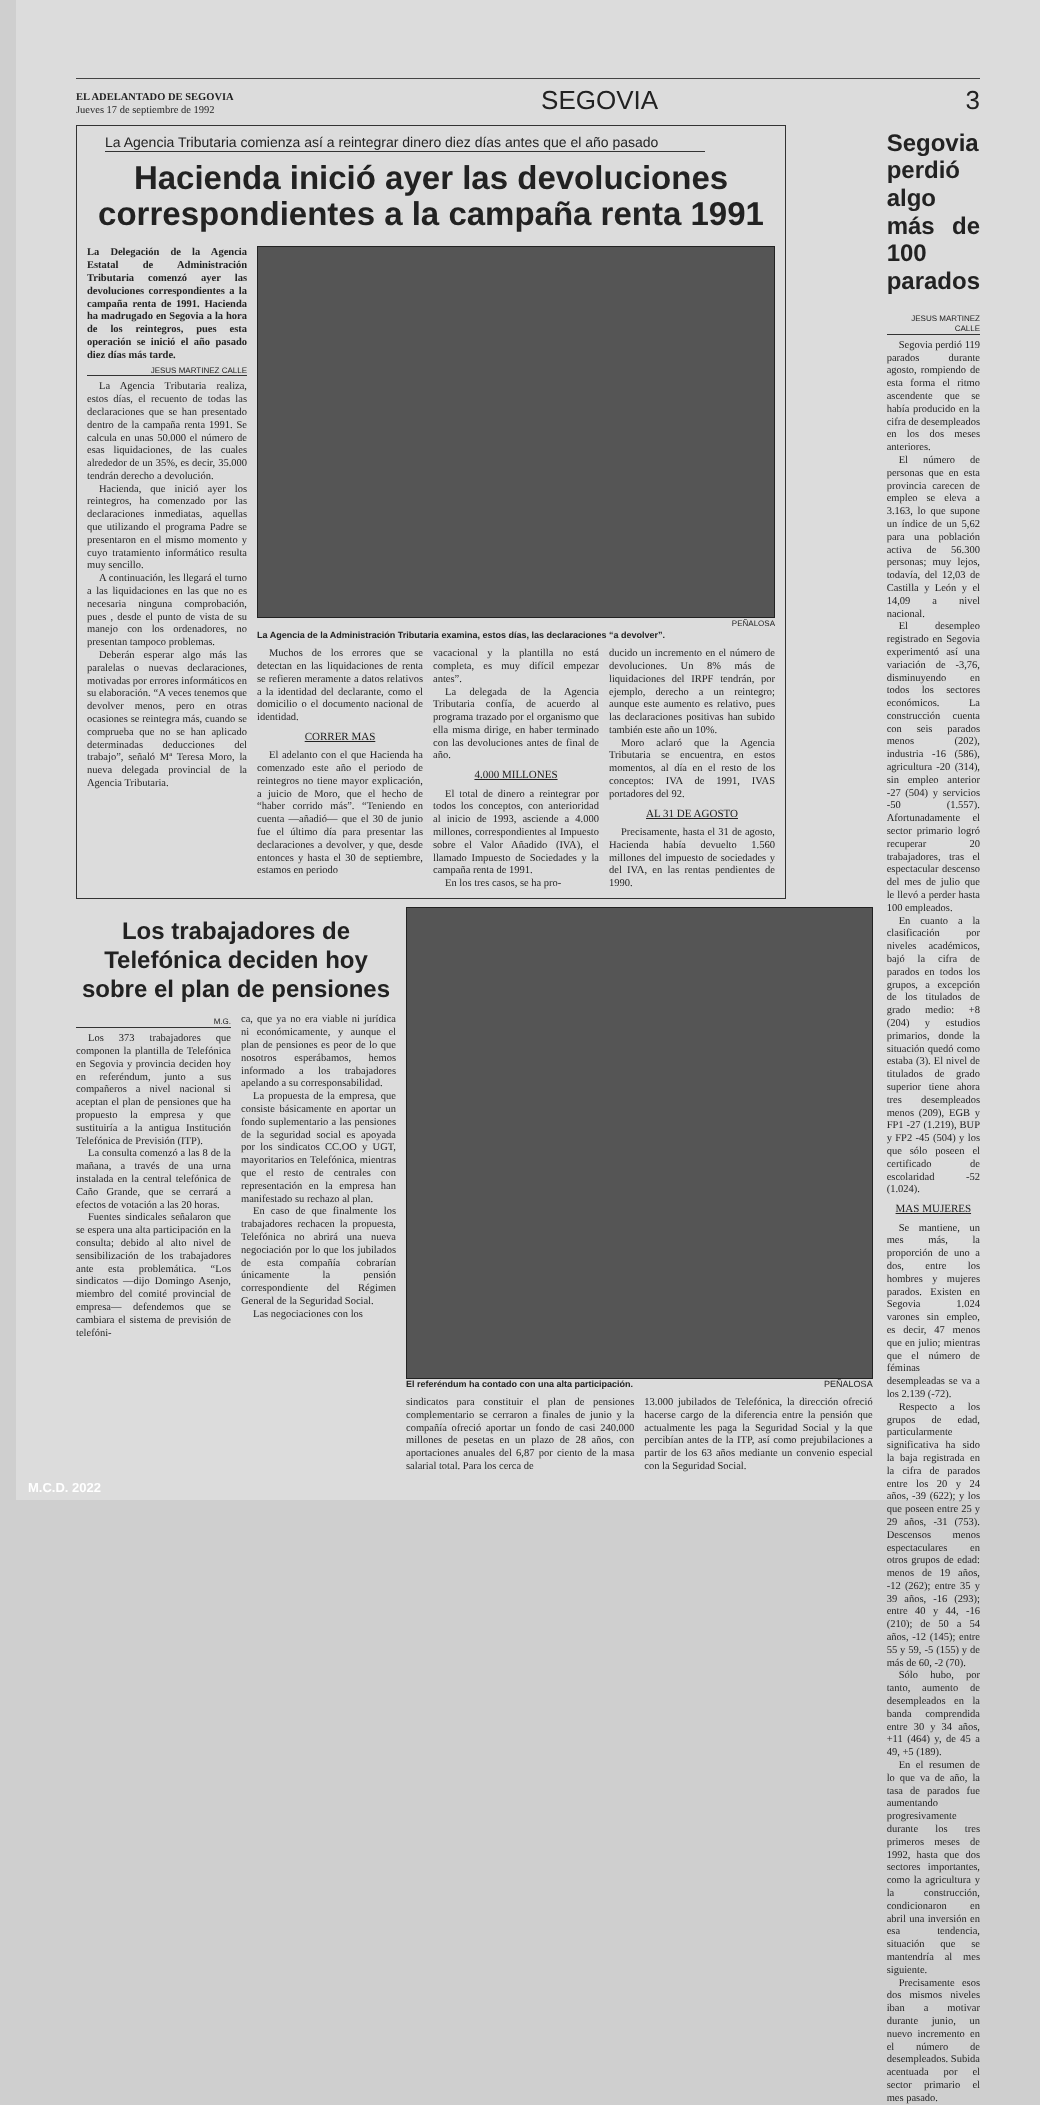EL ADELANTADO DE SEGOVIA
Jueves 17 de septiembre de 1992
SEGOVIA
3
La Agencia Tributaria comienza así a reintegrar dinero diez días antes que el año pasado
Hacienda inició ayer las devoluciones correspondientes a la campaña renta 1991
La Delegación de la Agencia Estatal de Administración Tributaria comenzó ayer las devoluciones correspondientes a la campaña renta de 1991. Hacienda ha madrugado en Segovia a la hora de los reintegros, pues esta operación se inició el año pasado diez días más tarde.
JESUS MARTINEZ CALLE
La Agencia Tributaria realiza, estos días, el recuento de todas las declaraciones que se han presentado dentro de la campaña renta 1991. Se calcula en unas 50.000 el número de esas liquidaciones, de las cuales alrededor de un 35%, es decir, 35.000 tendrán derecho a devolución.
Hacienda, que inició ayer los reintegros, ha comenzado por las declaraciones inmediatas, aquellas que utilizando el programa Padre se presentaron en el mismo momento y cuyo tratamiento informático resulta muy sencillo.
A continuación, les llegará el turno a las liquidaciones en las que no es necesaria ninguna comprobación, pues , desde el punto de vista de su manejo con los ordenadores, no presentan tampoco problemas.
Deberán esperar algo más las paralelas o nuevas declaraciones, motivadas por errores informáticos en su elaboración. “A veces tenemos que devolver menos, pero en otras ocasiones se reintegra más, cuando se comprueba que no se han aplicado determinadas deducciones del trabajo”, señaló Mª Teresa Moro, la nueva delegada provincial de la Agencia Tributaria.
PEÑALOSA
La Agencia de la Administración Tributaria examina, estos días, las declaraciones “a devolver”.
Muchos de los errores que se detectan en las liquidaciones de renta se refieren meramente a datos relativos a la identidad del declarante, como el domicilio o el documento nacional de identidad.
CORRER MAS
El adelanto con el que Hacienda ha comenzado este año el periodo de reintegros no tiene mayor explicación, a juicio de Moro, que el hecho de “haber corrido más”. “Teniendo en cuenta —añadió— que el 30 de junio fue el último día para presentar las declaraciones a devolver, y que, desde entonces y hasta el 30 de septiembre, estamos en periodo
vacacional y la plantilla no está completa, es muy difícil empezar antes”.
La delegada de la Agencia Tributaria confía, de acuerdo al programa trazado por el organismo que ella misma dirige, en haber terminado con las devoluciones antes de final de año.
4.000 MILLONES
El total de dinero a reintegrar por todos los conceptos, con anterioridad al inicio de 1993, asciende a 4.000 millones, correspondientes al Impuesto sobre el Valor Añadido (IVA), el llamado Impuesto de Sociedades y la campaña renta de 1991.
En los tres casos, se ha pro-
ducido un incremento en el número de devoluciones. Un 8% más de liquidaciones del IRPF tendrán, por ejemplo, derecho a un reintegro; aunque este aumento es relativo, pues las declaraciones positivas han subido también este año un 10%.
Moro aclaró que la Agencia Tributaria se encuentra, en estos momentos, al día en el resto de los conceptos: IVA de 1991, IVAS portadores del 92.
AL 31 DE AGOSTO
Precisamente, hasta el 31 de agosto, Hacienda había devuelto 1.560 millones del impuesto de sociedades y del IVA, en las rentas pendientes de 1990.
Los trabajadores de Telefónica deciden hoy sobre el plan de pensiones
M.G.
Los 373 trabajadores que componen la plantilla de Telefónica en Segovia y provincia deciden hoy en referéndum, junto a sus compañeros a nivel nacional si aceptan el plan de pensiones que ha propuesto la empresa y que sustituiría a la antigua Institución Telefónica de Previsión (ITP).
La consulta comenzó a las 8 de la mañana, a través de una urna instalada en la central telefónica de Caño Grande, que se cerrará a efectos de votación a las 20 horas.
Fuentes sindicales señalaron que se espera una alta participación en la consulta; debido al alto nivel de sensibilización de los trabajadores ante esta problemática. “Los sindicatos —dijo Domingo Asenjo, miembro del comité provincial de empresa— defendemos que se cambiara el sistema de previsión de telefóni-
ca, que ya no era viable ni jurídica ni económicamente, y aunque el plan de pensiones es peor de lo que nosotros esperábamos, hemos informado a los trabajadores apelando a su corresponsabilidad.
La propuesta de la empresa, que consiste básicamente en aportar un fondo suplementario a las pensiones de la seguridad social es apoyada por los sindicatos CC.OO y UGT, mayoritarios en Telefónica, mientras que el resto de centrales con representación en la empresa han manifestado su rechazo al plan.
En caso de que finalmente los trabajadores rechacen la propuesta, Telefónica no abrirá una nueva negociación por lo que los jubilados de esta compañía cobrarían únicamente la pensión correspondiente del Régimen General de la Seguridad Social.
Las negociaciones con los
El referéndum ha contado con una alta participación. PEÑALOSA
sindicatos para constituir el plan de pensiones complementario se cerraron a finales de junio y la compañía ofreció aportar un fondo de casi 240.000 millones de pesetas en un plazo de 28 años, con aportaciones anuales del 6,87 por ciento de la masa salarial total. Para los cerca de
13.000 jubilados de Telefónica, la dirección ofreció hacerse cargo de la diferencia entre la pensión que actualmente les paga la Seguridad Social y la que percibían antes de la ITP, así como prejubilaciones a partir de los 63 años mediante un convenio especial con la Seguridad Social.
Segovia perdió algo más de 100 parados
JESUS MARTINEZ CALLE
Segovia perdió 119 parados durante agosto, rompiendo de esta forma el ritmo ascendente que se había producido en la cifra de desempleados en los dos meses anteriores.
El número de personas que en esta provincia carecen de empleo se eleva a 3.163, lo que supone un índice de un 5,62 para una población activa de 56.300 personas; muy lejos, todavía, del 12,03 de Castilla y León y el 14,09 a nivel nacional.
El desempleo registrado en Segovia experimentó así una variación de -3,76, disminuyendo en todos los sectores económicos. La construcción cuenta con seis parados menos (202), industria -16 (586), agricultura -20 (314), sin empleo anterior -27 (504) y servicios -50 (1.557). Afortunadamente el sector primario logró recuperar 20 trabajadores, tras el espectacular descenso del mes de julio que le llevó a perder hasta 100 empleados.
En cuanto a la clasificación por niveles académicos, bajó la cifra de parados en todos los grupos, a excepción de los titulados de grado medio: +8 (204) y estudios primarios, donde la situación quedó como estaba (3). El nivel de titulados de grado superior tiene ahora tres desempleados menos (209), EGB y FP1 -27 (1.219), BUP y FP2 -45 (504) y los que sólo poseen el certificado de escolaridad -52 (1.024).
MAS MUJERES
Se mantiene, un mes más, la proporción de uno a dos, entre los hombres y mujeres parados. Existen en Segovia 1.024 varones sin empleo, es decir, 47 menos que en julio; mientras que el número de féminas desempleadas se va a los 2.139 (-72).
Respecto a los grupos de edad, particularmente significativa ha sido la baja registrada en la cifra de parados entre los 20 y 24 años, -39 (622); y los que poseen entre 25 y 29 años, -31 (753). Descensos menos espectaculares en otros grupos de edad: menos de 19 años, -12 (262); entre 35 y 39 años, -16 (293); entre 40 y 44, -16 (210); de 50 a 54 años, -12 (145); entre 55 y 59, -5 (155) y de más de 60, -2 (70).
Sólo hubo, por tanto, aumento de desempleados en la banda comprendida entre 30 y 34 años, +11 (464) y, de 45 a 49, +5 (189).
En el resumen de lo que va de año, la tasa de parados fue aumentando progresivamente durante los tres primeros meses de 1992, hasta que dos sectores importantes, como la agricultura y la construcción, condicionaron en abril una inversión en esa tendencia, situación que se mantendría al mes siguiente.
Precisamente esos dos mismos niveles iban a motivar durante junio, un nuevo incremento en el número de desempleados. Subida acentuada por el sector primario el mes pasado.
M.C.D. 2022